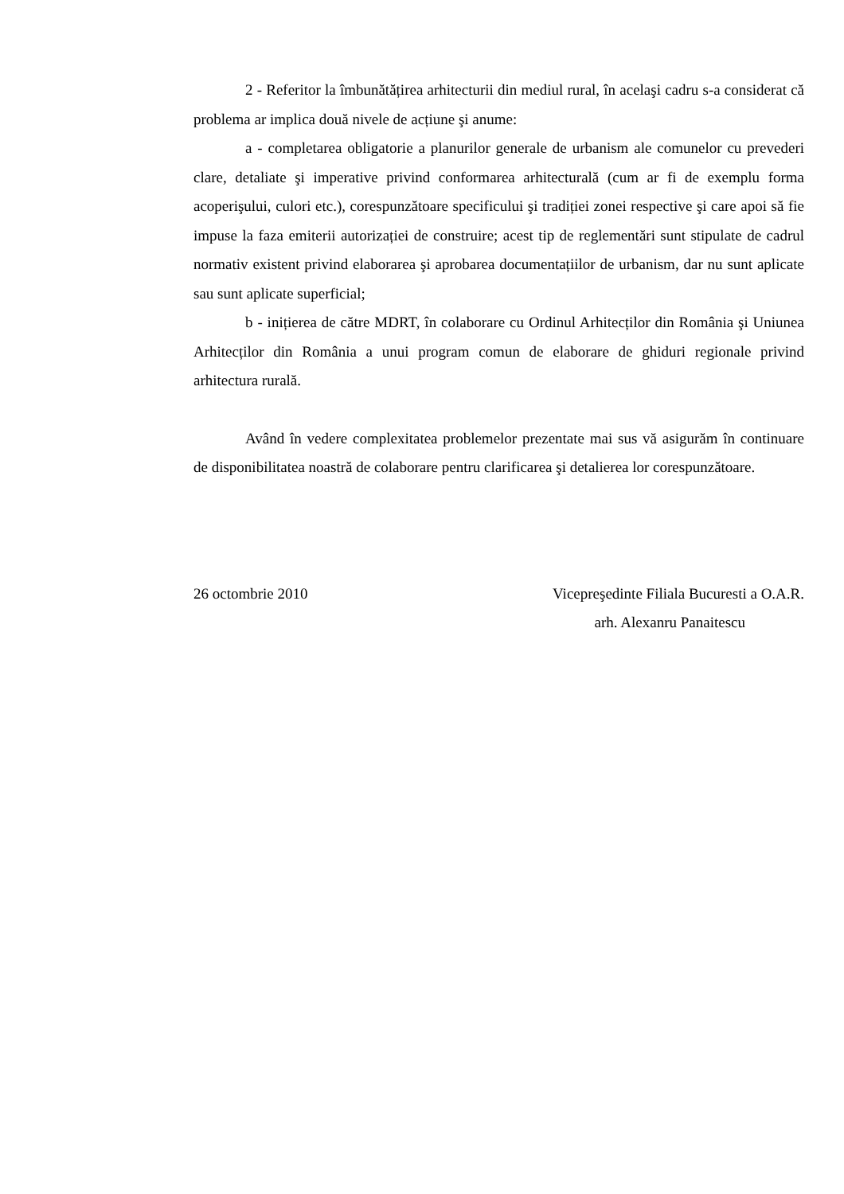2 - Referitor la îmbunătățirea arhitecturii din mediul rural, în acelaşi cadru s-a considerat că problema ar implica două nivele de acțiune şi anume:
a - completarea obligatorie a planurilor generale de urbanism ale comunelor cu prevederi clare, detaliate şi imperative privind conformarea arhitecturală (cum ar fi de exemplu forma acoperişului, culori etc.), corespunzătoare specificului şi tradiției zonei respective şi care apoi să fie impuse la faza emiterii autorizației de construire; acest tip de reglementări sunt stipulate de cadrul normativ existent privind elaborarea şi aprobarea documentațiilor de urbanism, dar nu sunt aplicate sau sunt aplicate superficial;
b - inițierea de către MDRT, în colaborare cu Ordinul Arhitecților din România şi Uniunea Arhitecților din România a unui program comun de elaborare de ghiduri regionale privind arhitectura rurală.
Având în vedere complexitatea problemelor prezentate mai sus vă asigurăm în continuare de disponibilitatea noastră de colaborare pentru clarificarea şi detalierea lor corespunzătoare.
26 octombrie 2010 Vicepreşedinte Filiala Bucuresti a O.A.R.
arh. Alexanru Panaitescu